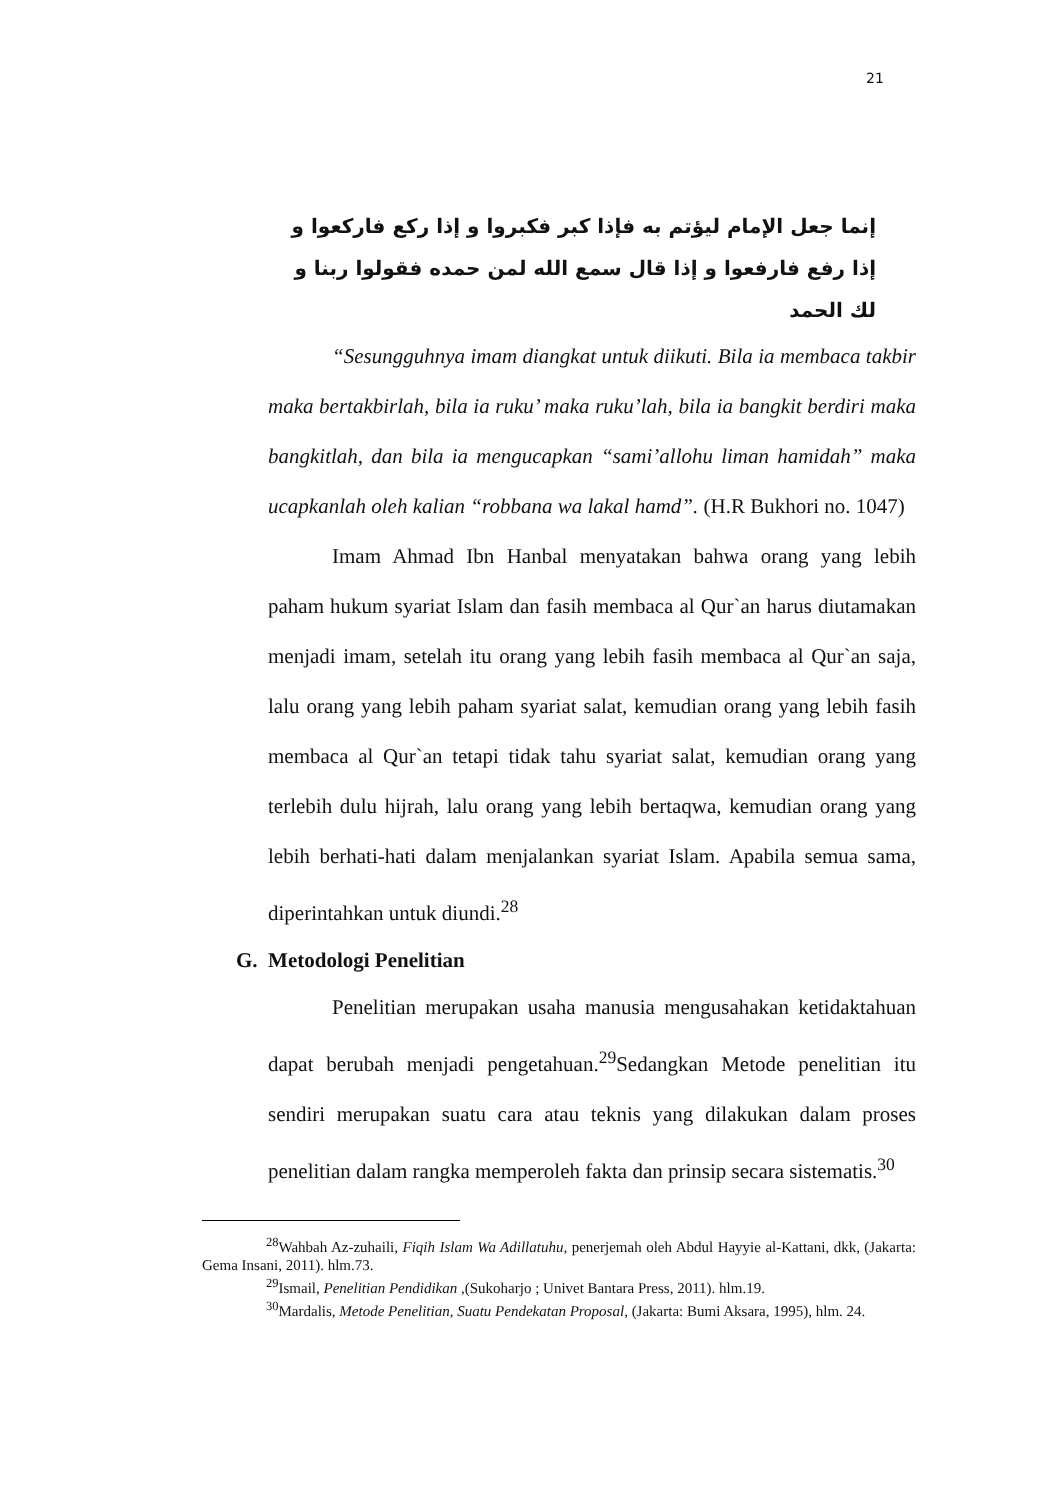21
إنما جعل الإمام ليؤتم به فإذا كبر فكبروا و إذا ركع فاركعوا و إذا رفع فارفعوا و إذا قال سمع الله لمن حمده فقولوا ربنا و لك الحمد
“Sesungguhnya imam diangkat untuk diikuti. Bila ia membaca takbir maka bertakbirlah, bila ia ruku’ maka ruku’lah, bila ia bangkit berdiri maka bangkitlah, dan bila ia mengucapkan “sami’allohu liman hamidah” maka ucapkanlah oleh kalian “robbana wa lakal hamd”. (H.R Bukhori no. 1047)
Imam Ahmad Ibn Hanbal menyatakan bahwa orang yang lebih paham hukum syariat Islam dan fasih membaca al Qur`an harus diutamakan menjadi imam, setelah itu orang yang lebih fasih membaca al Qur`an saja, lalu orang yang lebih paham syariat salat, kemudian orang yang lebih fasih membaca al Qur`an tetapi tidak tahu syariat salat, kemudian orang yang terlebih dulu hijrah, lalu orang yang lebih bertaqwa, kemudian orang yang lebih berhati-hati dalam menjalankan syariat Islam. Apabila semua sama, diperintahkan untuk diundi.<sup>28</sup>
G. Metodologi Penelitian
Penelitian merupakan usaha manusia mengusahakan ketidaktahuan dapat berubah menjadi pengetahuan.<sup>29</sup>Sedangkan Metode penelitian itu sendiri merupakan suatu cara atau teknis yang dilakukan dalam proses penelitian dalam rangka memperoleh fakta dan prinsip secara sistematis.<sup>30</sup>
<sup>28</sup> Wahbah Az-zuhaili, Fiqih Islam Wa Adillatuhu, penerjemah oleh Abdul Hayyie al-Kattani, dkk, (Jakarta: Gema Insani, 2011). hlm.73.
<sup>29</sup> Ismail, Penelitian Pendidikan ,(Sukoharjo ; Univet Bantara Press, 2011). hlm.19.
<sup>30</sup> Mardalis, Metode Penelitian, Suatu Pendekatan Proposal, (Jakarta: Bumi Aksara, 1995), hlm. 24.